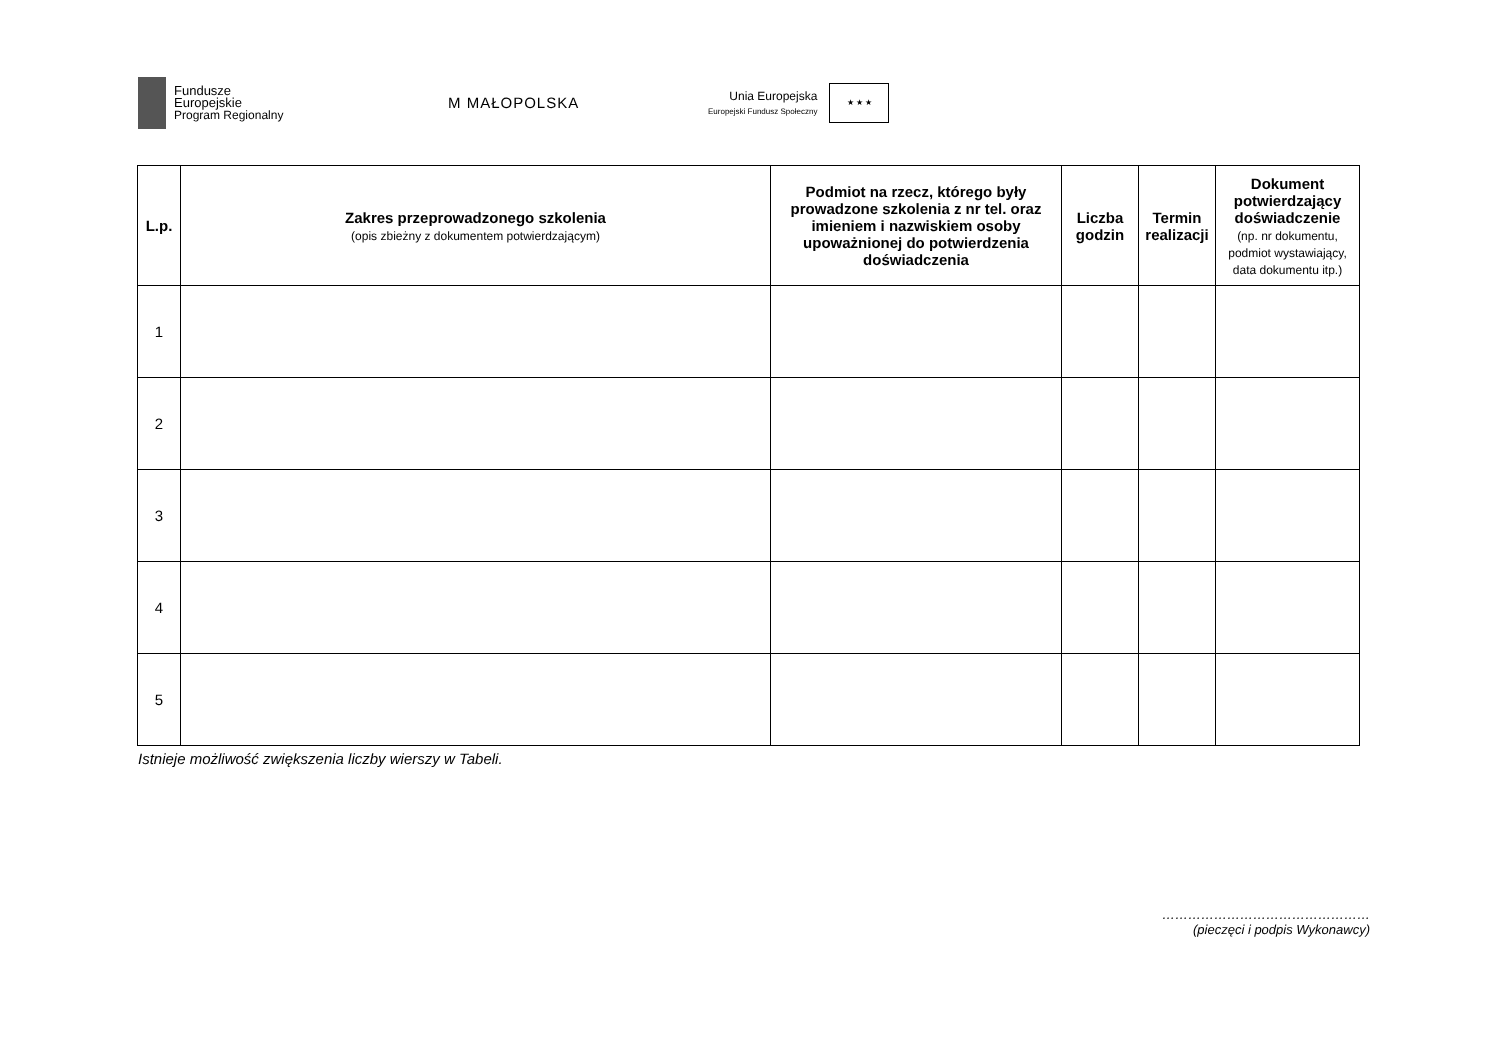Fundusze
Europejskie
Program Regionalny
M MAŁOPOLSKA
Unia Europejska
Europejski Fundusz Społeczny
★ ★ ★
| L.p. | Zakres przeprowadzonego szkolenia (opis zbieżny z dokumentem potwierdzającym) | Podmiot na rzecz, którego były prowadzone szkolenia z nr tel. oraz imieniem i nazwiskiem osoby upoważnionej do potwierdzenia doświadczenia | Liczba godzin | Termin realizacji | Dokument potwierdzający doświadczenie (np. nr dokumentu, podmiot wystawiający, data dokumentu itp.) |
| --- | --- | --- | --- | --- | --- |
| 1 | | | | | |
| 2 | | | | | |
| 3 | | | | | |
| 4 | | | | | |
| 5 | | | | | |
Istnieje możliwość zwiększenia liczby wierszy w Tabeli.
…………………………………………
(pieczęci i podpis Wykonawcy)